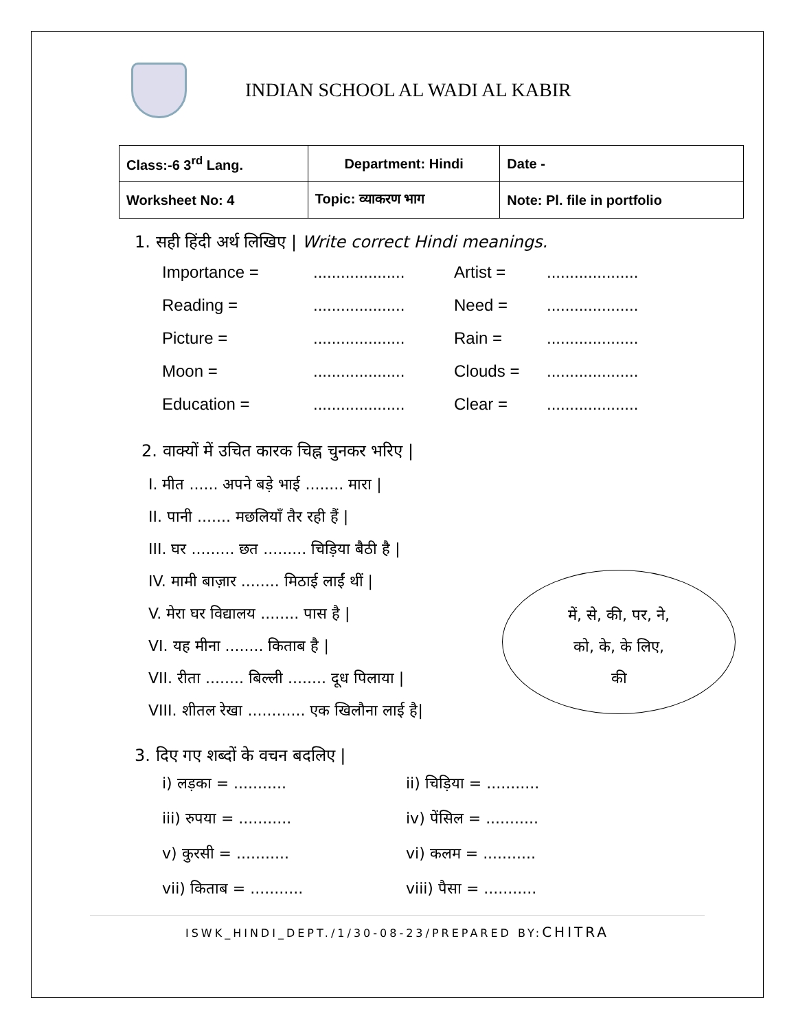INDIAN SCHOOL AL WADI AL KABIR
| Class:-6 3<sup>rd</sup> Lang. | Department: Hindi | Date - |
| Worksheet No: 4 | Topic: व्याकरण भाग | Note: Pl. file in portfolio |
1. सही हिंदी अर्थ लिखिए | Write correct Hindi meanings.
Importance =.................... Artist =.................... Reading =.................... Need =.................... Picture =.................... Rain =.................... Moon =.................... Clouds =.................... Education =.................... Clear =....................
2. वाक्यों में उचित कारक चिह्न चुनकर भरिए |
I. मीत ...... अपने बड़े भाई ........ मारा |
II. पानी ....... मछलियाँ तैर रही हैं |
III. घर ......... छत ......... चिड़िया बैठी है |
IV. मामी बाज़ार ........ मिठाई लाईं थीं |
V. मेरा घर विद्यालय ........ पास है |
VI. यह मीना ........ किताब है |
VII. रीता ........ बिल्ली ........ दूध पिलाया |
VIII. शीतल रेखा ............ एक खिलौना लाई है|
में, से, की, पर, ने,
को, के, के लिए,
की
3. दिए गए शब्दों के वचन बदलिए |
i) लड़का = ........... ii) चिड़िया = ........... iii) रुपया = ........... iv) पेंसिल = ........... v) कुरसी = ........... vi) कलम = ........... vii) किताब = ........... viii) पैसा = ...........
ISWK_HINDI_DEPT./1/30-08-23/PREPARED BY:CHITRA